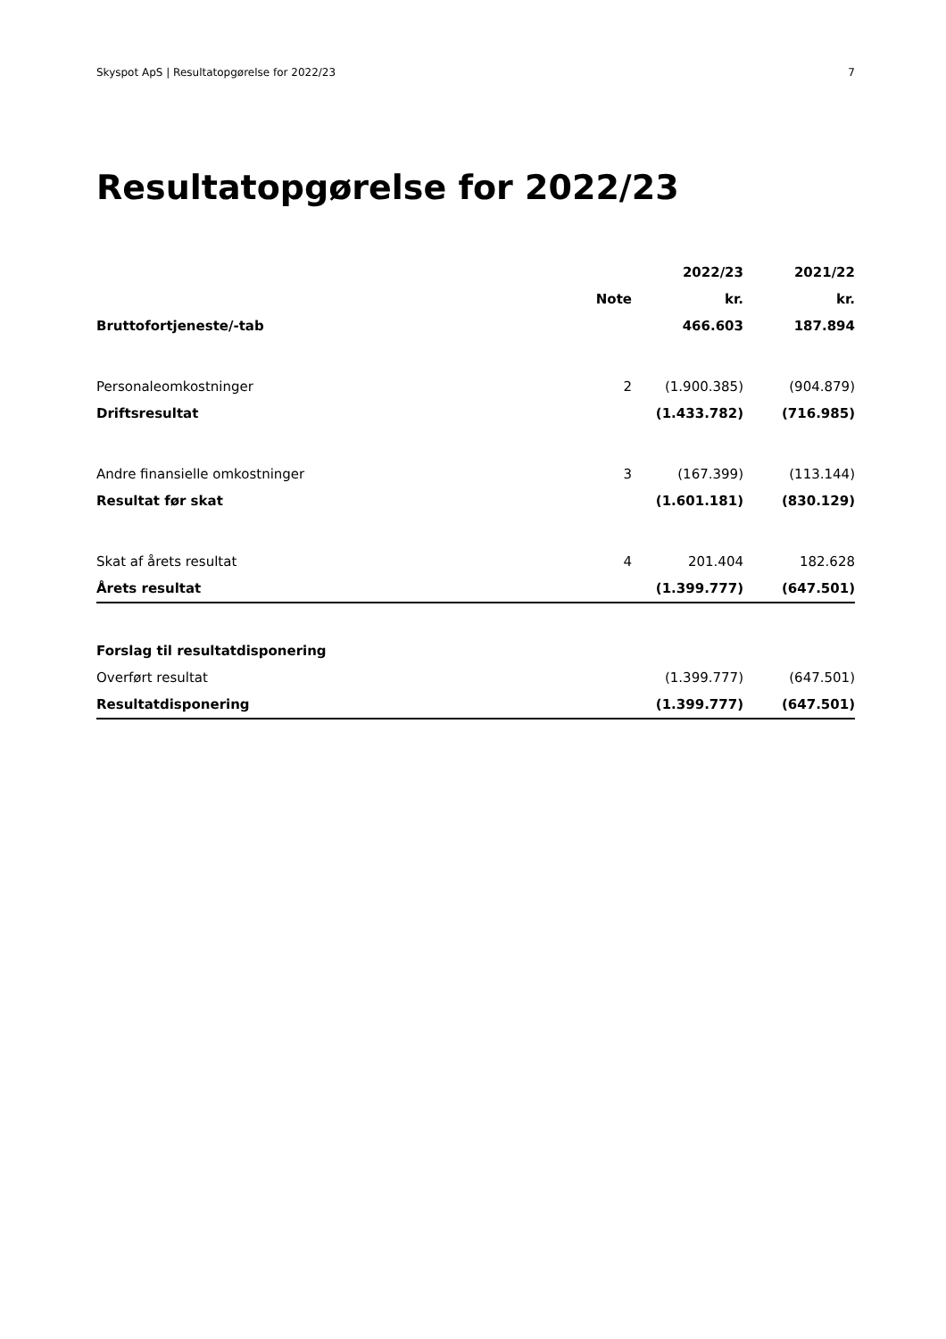Skyspot ApS | Resultatopgørelse for 2022/23 7
Resultatopgørelse for 2022/23
| | | 2022/23 | 2021/22 |
| --- | --- | --- | --- |
| | Note | kr. | kr. |
| Bruttofortjeneste/-tab | | 466.603 | 187.894 |
| Personaleomkostninger | 2 | (1.900.385) | (904.879) |
| Driftsresultat | | (1.433.782) | (716.985) |
| Andre finansielle omkostninger | 3 | (167.399) | (113.144) |
| Resultat før skat | | (1.601.181) | (830.129) |
| Skat af årets resultat | 4 | 201.404 | 182.628 |
| Årets resultat | | (1.399.777) | (647.501) |
| Forslag til resultatdisponering | | | |
| Overført resultat | | (1.399.777) | (647.501) |
| Resultatdisponering | | (1.399.777) | (647.501) |